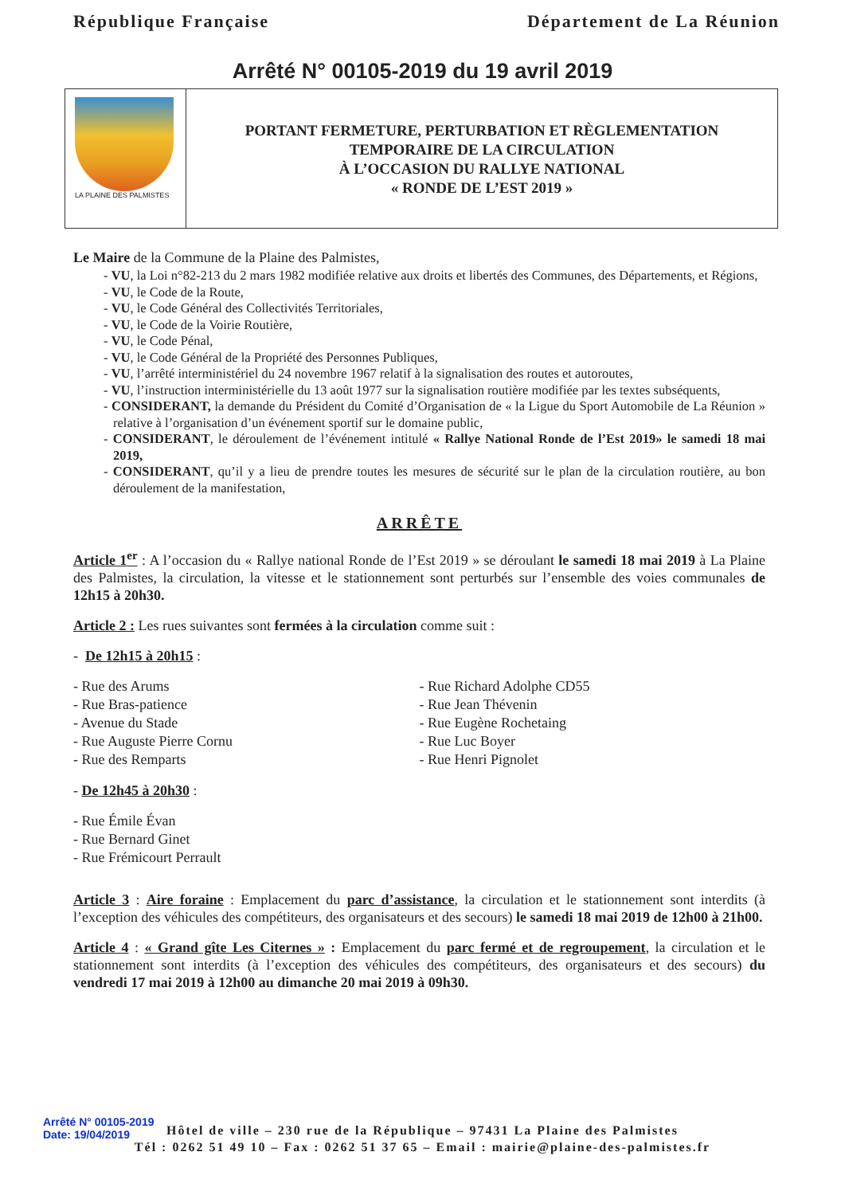République Française Département de La Réunion
Arrêté N° 00105-2019 du 19 avril 2019
LA PLAINE DES PALMISTES
PORTANT FERMETURE, PERTURBATION ET RÈGLEMENTATION
TEMPORAIRE DE LA CIRCULATION
À L’OCCASION DU RALLYE NATIONAL
« RONDE DE L’EST 2019 »
Le Maire de la Commune de la Plaine des Palmistes,
- VU, la Loi n°82-213 du 2 mars 1982 modifiée relative aux droits et libertés des Communes, des Départements, et Régions,
- VU, le Code de la Route,
- VU, le Code Général des Collectivités Territoriales,
- VU, le Code de la Voirie Routière,
- VU, le Code Pénal,
- VU, le Code Général de la Propriété des Personnes Publiques,
- VU, l’arrêté interministériel du 24 novembre 1967 relatif à la signalisation des routes et autoroutes,
- VU, l’instruction interministérielle du 13 août 1977 sur la signalisation routière modifiée par les textes subséquents,
- CONSIDERANT, la demande du Président du Comité d’Organisation de « la Ligue du Sport Automobile de La Réunion » relative à l’organisation d’un événement sportif sur le domaine public,
- CONSIDERANT, le déroulement de l’événement intitulé « Rallye National Ronde de l’Est 2019» le samedi 18 mai 2019,
- CONSIDERANT, qu’il y a lieu de prendre toutes les mesures de sécurité sur le plan de la circulation routière, au bon déroulement de la manifestation,
ARRÊTE
Article 1<sup>er</sup> : A l’occasion du « Rallye national Ronde de l’Est 2019 » se déroulant le samedi 18 mai 2019 à La Plaine des Palmistes, la circulation, la vitesse et le stationnement sont perturbés sur l’ensemble des voies communales de 12h15 à 20h30.
Article 2 : Les rues suivantes sont fermées à la circulation comme suit :
- De 12h15 à 20h15 :
- Rue des Arums
- Rue Bras-patience
- Avenue du Stade
- Rue Auguste Pierre Cornu
- Rue des Remparts
- Rue Richard Adolphe CD55
- Rue Jean Thévenin
- Rue Eugène Rochetaing
- Rue Luc Boyer
- Rue Henri Pignolet
- De 12h45 à 20h30 :
- Rue Émile Évan
- Rue Bernard Ginet
- Rue Frémicourt Perrault
Article 3 : Aire foraine : Emplacement du parc d’assistance, la circulation et le stationnement sont interdits (à l’exception des véhicules des compétiteurs, des organisateurs et des secours) le samedi 18 mai 2019 de 12h00 à 21h00.
Article 4 : « Grand gîte Les Citernes » : Emplacement du parc fermé et de regroupement, la circulation et le stationnement sont interdits (à l’exception des véhicules des compétiteurs, des organisateurs et des secours) du vendredi 17 mai 2019 à 12h00 au dimanche 20 mai 2019 à 09h30.
Arrêté N° 00105-2019
Date: 19/04/2019
Hôtel de ville – 230 rue de la République – 97431 La Plaine des Palmistes
Tél : 0262 51 49 10 – Fax : 0262 51 37 65 – Email : mairie@plaine-des-palmistes.fr